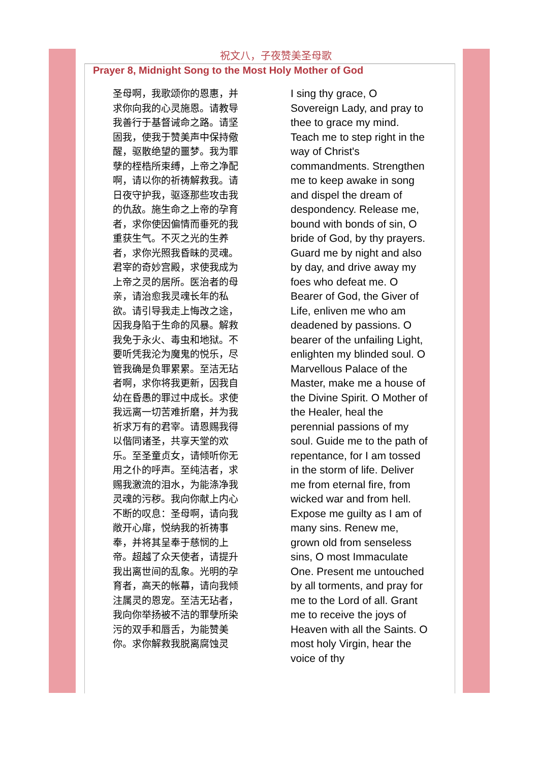祝文八，子夜赞美圣母歌
Prayer 8, Midnight Song to the Most Holy Mother of God
圣母啊，我歌颂你的恩惠，并求你向我的心灵施恩。请教导我善行于基督诫命之路。请坚固我，使我于赞美声中保持儆醒，驱散绝望的噩梦。我为罪孽的桎梏所束缚，上帝之净配啊，请以你的祈祷解救我。请日夜守护我，驱逐那些攻击我的仇敌。施生命之上帝的孕育者，求你使因偏情而垂死的我重获生气。不灭之光的生养者，求你光照我昏昧的灵魂。君宰的奇妙宫殿，求使我成为上帝之灵的居所。医治者的母亲，请治愈我灵魂长年的私欲。请引导我走上悔改之途，因我身陷于生命的风暴。解救我免于永火、毒虫和地狱。不要听凭我沦为魔鬼的悦乐，尽管我确是负罪累累。至洁无玷者啊，求你将我更新，因我自幼在昏愚的罪过中成长。求使我远离一切苦难折磨，并为我祈求万有的君宰。请恩赐我得以偕同诸圣，共享天堂的欢乐。至圣童贞女，请倾听你无用之仆的呼声。至纯洁者，求赐我激流的泪水，为能涤净我灵魂的污秽。我向你献上内心不断的叹息：圣母啊，请向我敞开心扉，悦纳我的祈祷事奉，并将其呈奉于慈悯的上帝。超越了众天使者，请提升我出离世间的乱象。光明的孕育者，高天的帐幕，请向我倾注属灵的恩宠。至洁无玷者，我向你举扬被不洁的罪孽所染污的双手和唇舌，为能赞美你。求你解救我脱离腐蚀灵
I sing thy grace, O Sovereign Lady, and pray to thee to grace my mind. Teach me to step right in the way of Christ's commandments. Strengthen me to keep awake in song and dispel the dream of despondency. Release me, bound with bonds of sin, O bride of God, by thy prayers. Guard me by night and also by day, and drive away my foes who defeat me. O Bearer of God, the Giver of Life, enliven me who am deadened by passions. O bearer of the unfailing Light, enlighten my blinded soul. O Marvellous Palace of the Master, make me a house of the Divine Spirit. O Mother of the Healer, heal the perennial passions of my soul. Guide me to the path of repentance, for I am tossed in the storm of life. Deliver me from eternal fire, from wicked war and from hell. Expose me guilty as I am of many sins. Renew me, grown old from senseless sins, O most Immaculate One. Present me untouched by all torments, and pray for me to the Lord of all. Grant me to receive the joys of Heaven with all the Saints. O most holy Virgin, hear the voice of thy